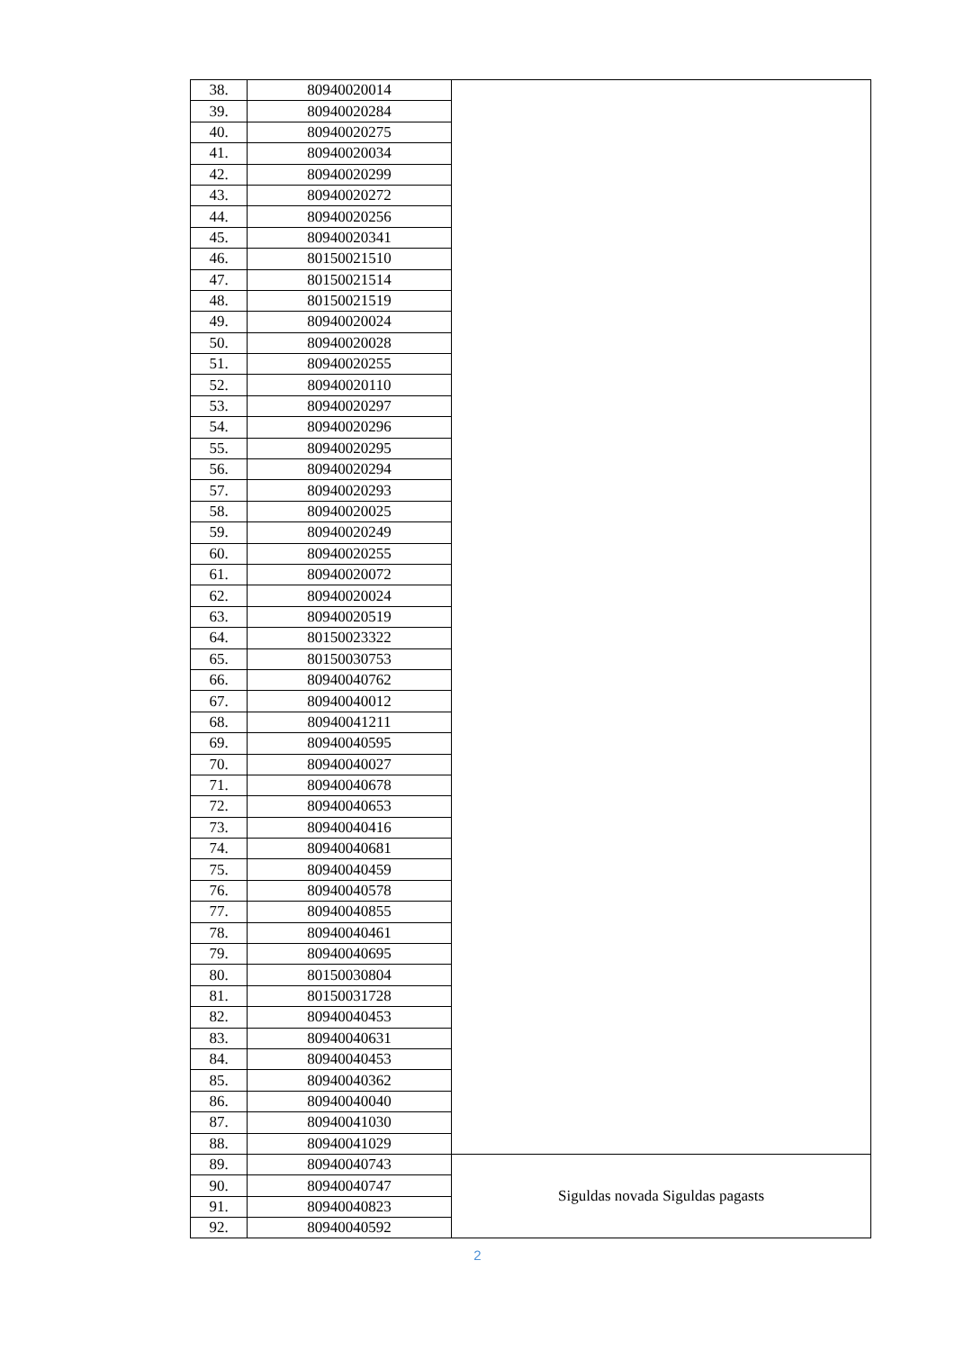| 38. | 80940020014 | |
| 39. | 80940020284 | |
| 40. | 80940020275 | |
| 41. | 80940020034 | |
| 42. | 80940020299 | |
| 43. | 80940020272 | |
| 44. | 80940020256 | |
| 45. | 80940020341 | |
| 46. | 80150021510 | |
| 47. | 80150021514 | |
| 48. | 80150021519 | |
| 49. | 80940020024 | |
| 50. | 80940020028 | |
| 51. | 80940020255 | |
| 52. | 80940020110 | |
| 53. | 80940020297 | |
| 54. | 80940020296 | |
| 55. | 80940020295 | |
| 56. | 80940020294 | |
| 57. | 80940020293 | |
| 58. | 80940020025 | |
| 59. | 80940020249 | |
| 60. | 80940020255 | |
| 61. | 80940020072 | |
| 62. | 80940020024 | |
| 63. | 80940020519 | |
| 64. | 80150023322 | |
| 65. | 80150030753 | |
| 66. | 80940040762 | |
| 67. | 80940040012 | |
| 68. | 80940041211 | |
| 69. | 80940040595 | |
| 70. | 80940040027 | |
| 71. | 80940040678 | |
| 72. | 80940040653 | |
| 73. | 80940040416 | |
| 74. | 80940040681 | |
| 75. | 80940040459 | |
| 76. | 80940040578 | |
| 77. | 80940040855 | |
| 78. | 80940040461 | |
| 79. | 80940040695 | |
| 80. | 80150030804 | |
| 81. | 80150031728 | |
| 82. | 80940040453 | |
| 83. | 80940040631 | |
| 84. | 80940040453 | |
| 85. | 80940040362 | |
| 86. | 80940040040 | |
| 87. | 80940041030 | |
| 88. | 80940041029 | |
| 89. | 80940040743 | Siguldas novada Siguldas pagasts |
| 90. | 80940040747 | |
| 91. | 80940040823 | |
| 92. | 80940040592 | |
2